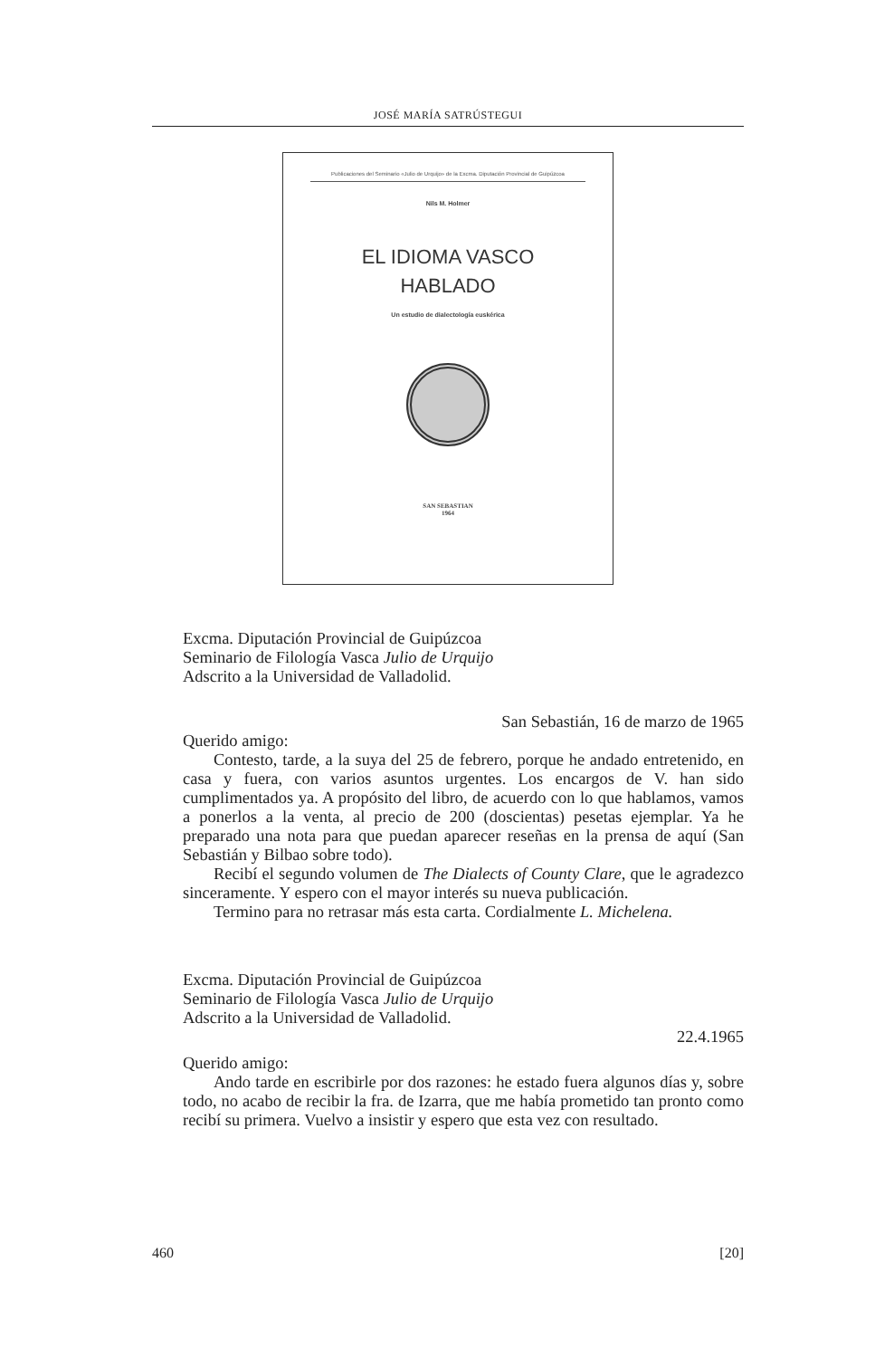JOSÉ MARÍA SATRÚSTEGUI
Publicaciones del Seminario «Julio de Urquijo» de la Excma. Diputación Provincial de Guipúzcoa
Nils M. Holmer
EL IDIOMA VASCO
HABLADO
Un estudio de dialectología euskérica
SAN SEBASTIAN
1964
Excma. Diputación Provincial de Guipúzcoa
Seminario de Filología Vasca Julio de Urquijo
Adscrito a la Universidad de Valladolid.
San Sebastián, 16 de marzo de 1965
Querido amigo:
Contesto, tarde, a la suya del 25 de febrero, porque he andado entretenido, en casa y fuera, con varios asuntos urgentes. Los encargos de V. han sido cumplimentados ya. A propósito del libro, de acuerdo con lo que hablamos, vamos a ponerlos a la venta, al precio de 200 (doscientas) pesetas ejemplar. Ya he preparado una nota para que puedan aparecer reseñas en la prensa de aquí (San Sebastián y Bilbao sobre todo).
Recibí el segundo volumen de The Dialects of County Clare, que le agradezco sinceramente. Y espero con el mayor interés su nueva publicación.
Termino para no retrasar más esta carta. Cordialmente L. Michelena.
Excma. Diputación Provincial de Guipúzcoa
Seminario de Filología Vasca Julio de Urquijo
Adscrito a la Universidad de Valladolid.
22.4.1965
Querido amigo:
Ando tarde en escribirle por dos razones: he estado fuera algunos días y, sobre todo, no acabo de recibir la fra. de Izarra, que me había prometido tan pronto como recibí su primera. Vuelvo a insistir y espero que esta vez con resultado.
460 [20]